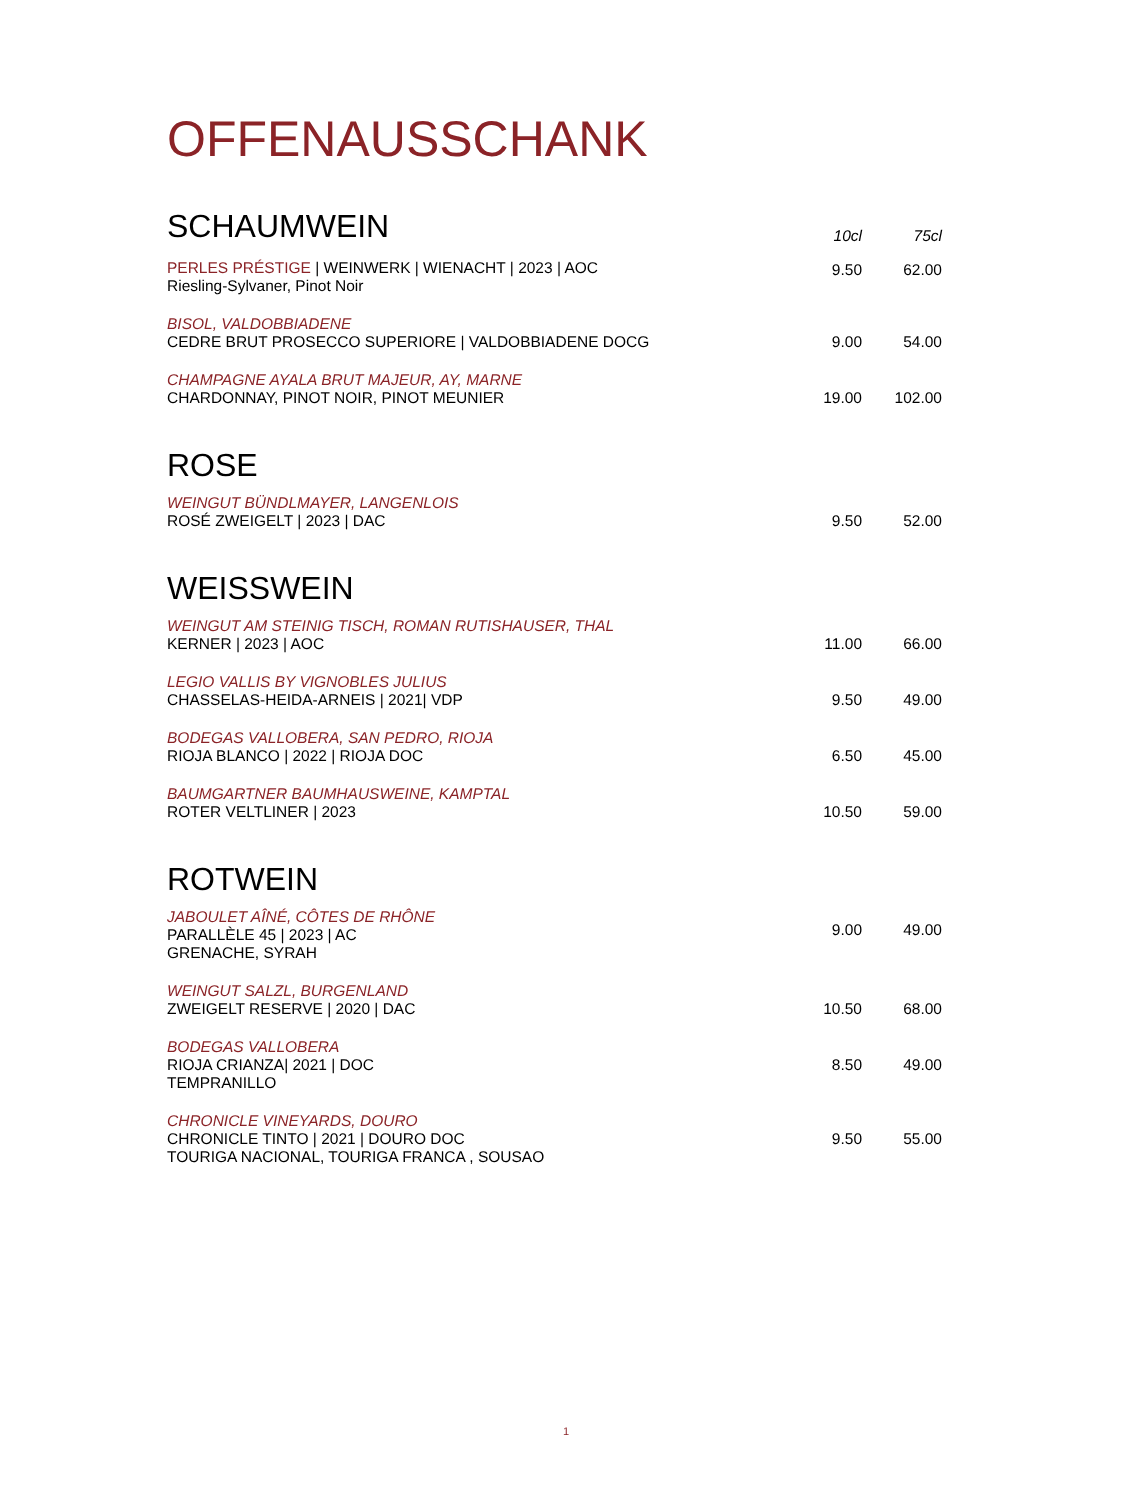OFFENAUSSCHANK
| SCHAUMWEIN | 10cl | 75cl |
| PERLES PRÉSTIGE / WEINWERK / WIENACHT / 2023 / AOC Riesling-Sylvaner, Pinot Noir | 9.50 | 62.00 |
| BISOL, VALDOBBIADENE CEDRE BRUT PROSECCO SUPERIORE / VALDOBBIADENE DOCG | 9.00 | 54.00 |
| CHAMPAGNE AYALA BRUT MAJEUR, AY, MARNE CHARDONNAY, PINOT NOIR, PINOT MEUNIER | 19.00 | 102.00 |
| ROSE | | |
| WEINGUT BÜNDLMAYER, LANGENLOIS ROSÉ ZWEIGELT / 2023 / DAC | 9.50 | 52.00 |
| WEISSWEIN | | |
| WEINGUT AM STEINIG TISCH, ROMAN RUTISHAUSER, THAL KERNER / 2023 / AOC | 11.00 | 66.00 |
| LEGIO VALLIS BY VIGNOBLES JULIUS CHASSELAS-HEIDA-ARNEIS / 2021/ VDP | 9.50 | 49.00 |
| BODEGAS VALLOBERA, SAN PEDRO, RIOJA RIOJA BLANCO / 2022 / RIOJA DOC | 6.50 | 45.00 |
| BAUMGARTNER BAUMHAUSWEINE, KAMPTAL ROTER VELTLINER / 2023 | 10.50 | 59.00 |
| ROTWEIN | | |
| JABOULET AÎNÉ, CÔTES DE RHÔNE PARALLÈLE 45 / 2023 / AC GRENACHE, SYRAH | 9.00 | 49.00 |
| WEINGUT SALZL, BURGENLAND ZWEIGELT RESERVE / 2020 / DAC | 10.50 | 68.00 |
| BODEGAS VALLOBERA RIOJA CRIANZA/ 2021 / DOC TEMPRANILLO | 8.50 | 49.00 |
| CHRONICLE VINEYARDS, DOURO CHRONICLE TINTO / 2021 / DOURO DOC TOURIGA NACIONAL, TOURIGA FRANCA , SOUSAO | 9.50 | 55.00 |
1